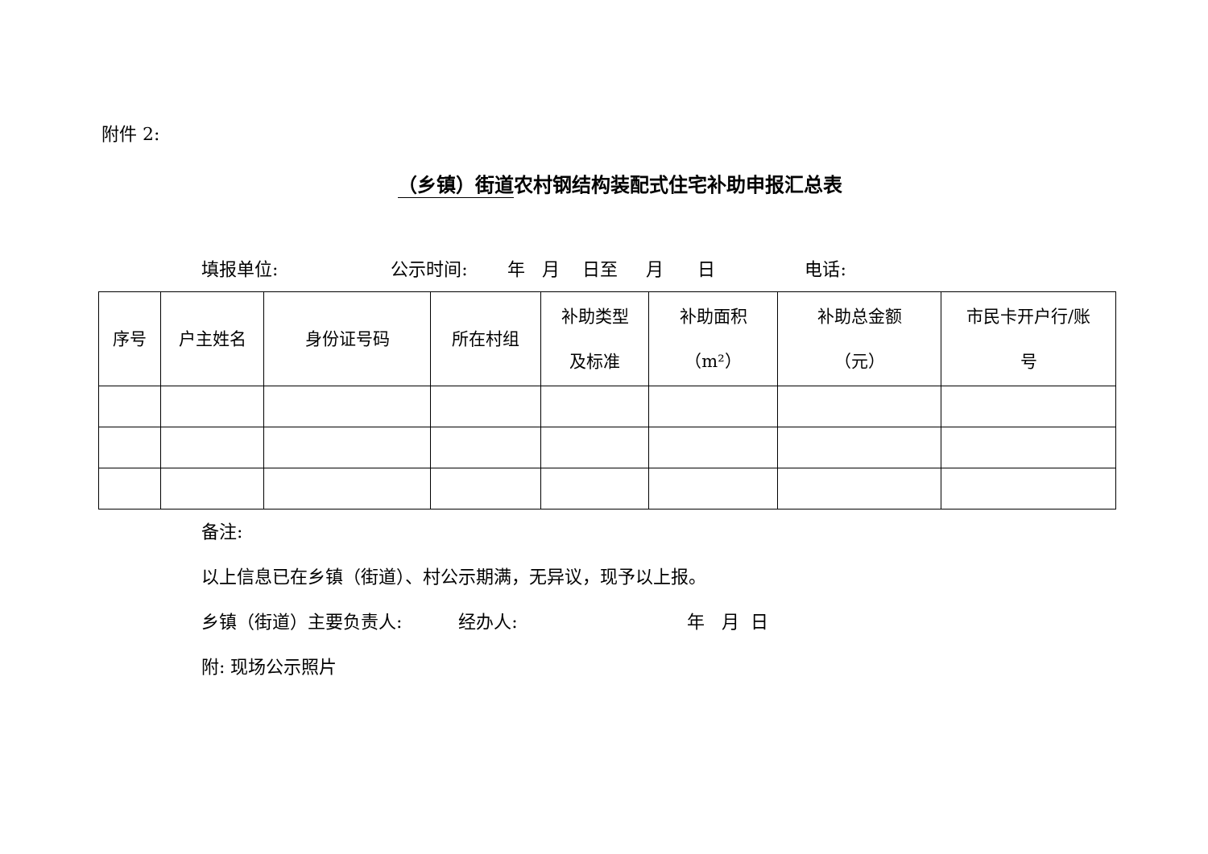附件 2:
（乡镇）街道农村钢结构装配式住宅补助申报汇总表
填报单位: 公示时间: 年 月 日至 月 日 电话:
| 序号 | 户主姓名 | 身份证号码 | 所在村组 | 补助类型 及标准 | 补助面积 （m²） | 补助总金额 （元） | 市民卡开户行/账 号 |
| --- | --- | --- | --- | --- | --- | --- | --- |
备注: 以上信息已在乡镇（街道）、村公示期满，无异议，现予以上报。 乡镇（街道）主要负责人: 经办人: 年 月 日 附: 现场公示照片